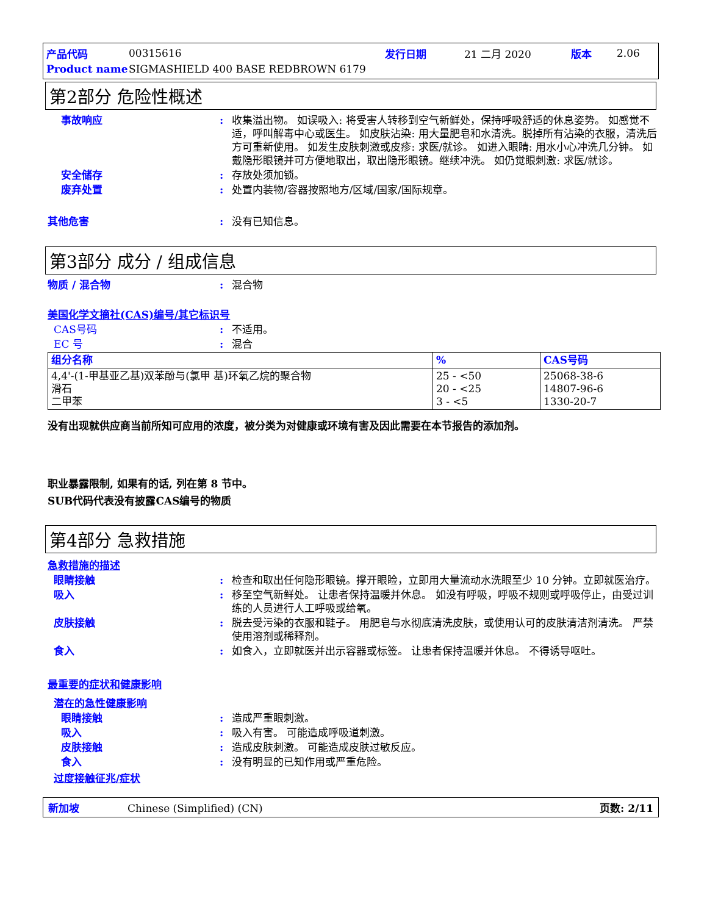产品代码 00315616 发行日期 21 二月 2020 版本 2.06
Product name SIGMASHIELD 400 BASE REDBROWN 6179
第2部分 危险性概述
事故响应: 收集溢出物。 如误吸入: 将受害人转移到空气新鲜处，保持呼吸舒适的休息姿势。 如感觉不适，呼叫解毒中心或医生。 如皮肤沾染: 用大量肥皂和水清洗。脱掉所有沾染的衣服，清洗后方可重新使用。 如发生皮肤刺激或皮疹: 求医/就诊。 如进入眼睛: 用水小心冲洗几分钟。 如戴隐形眼镜并可方便地取出，取出隐形眼镜。继续冲洗。 如仍觉眼刺激: 求医/就诊。
安全储存: 存放处须加锁。
废弃处置: 处置内装物/容器按照地方/区域/国家/国际规章。
其他危害: 没有已知信息。
第3部分 成分 / 组成信息
物质 / 混合物: 混合物
美国化学文摘社(CAS)编号/其它标识号
CAS号码: 不适用。
EC 号: 混合
| 组分名称 | % | CAS号码 |
| --- | --- | --- |
| 4,4'-(1-甲基亚乙基)双苯酚与(氯甲 基)环氧乙烷的聚合物 滑石 二甲苯 | 25 - <50 20 - <25 3 - <5 | 25068-38-6 14807-96-6 1330-20-7 |
没有出现就供应商当前所知可应用的浓度，被分类为对健康或环境有害及因此需要在本节报告的添加剂。
职业暴露限制, 如果有的话, 列在第 8 节中。
SUB代码代表没有披露CAS编号的物质
第4部分 急救措施
急救措施的描述
眼睛接触: 检查和取出任何隐形眼镜。撑开眼睑，立即用大量流动水洗眼至少 10 分钟。立即就医治疗。
吸入: 移至空气新鲜处。 让患者保持温暖并休息。 如没有呼吸，呼吸不规则或呼吸停止，由受过训练的人员进行人工呼吸或给氧。
皮肤接触: 脱去受污染的衣服和鞋子。 用肥皂与水彻底清洗皮肤，或使用认可的皮肤清洁剂清洗。 严禁使用溶剂或稀释剂。
食入: 如食入，立即就医并出示容器或标签。 让患者保持温暖并休息。 不得诱导呕吐。
最重要的症状和健康影响
潜在的急性健康影响
眼睛接触: 造成严重眼刺激。
吸入: 吸入有害。 可能造成呼吸道刺激。
皮肤接触: 造成皮肤刺激。 可能造成皮肤过敏反应。
食入: 没有明显的已知作用或严重危险。
过度接触征兆/症状
新加坡 Chinese (Simplified) (CN) 页数: 2/11